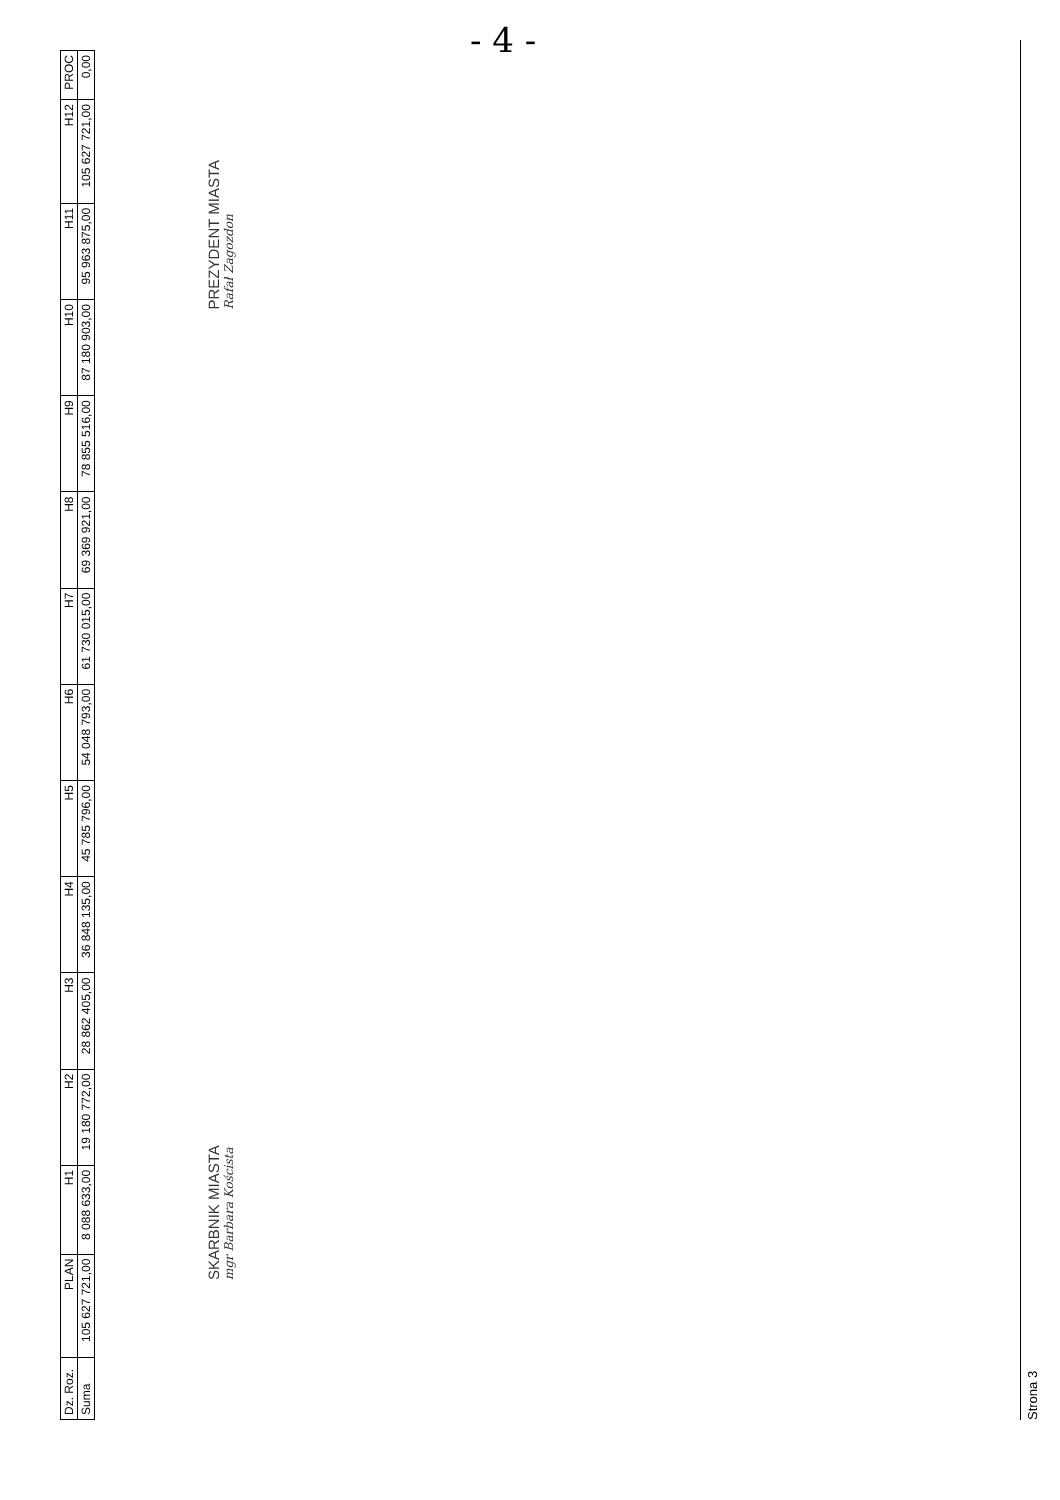- 4 -
| Dz. Roz. | PLAN | H1 | H2 | H3 | H4 | H5 | H6 | H7 | H8 | H9 | H10 | H11 | H12 | PROC |
| --- | --- | --- | --- | --- | --- | --- | --- | --- | --- | --- | --- | --- | --- | --- |
| Suma | 105 627 721,00 | 8 088 633,00 | 19 180 772,00 | 28 862 405,00 | 36 848 135,00 | 45 785 796,00 | 54 048 793,00 | 61 730 015,00 | 69 369 921,00 | 78 855 516,00 | 87 180 903,00 | 95 963 875,00 | 105 627 721,00 | 0,00 |
SKARBNIK MIASTA
mgr Barbara Koścista
PREZYDENT MIASTA
Rafał Zagozdon
Strona 3